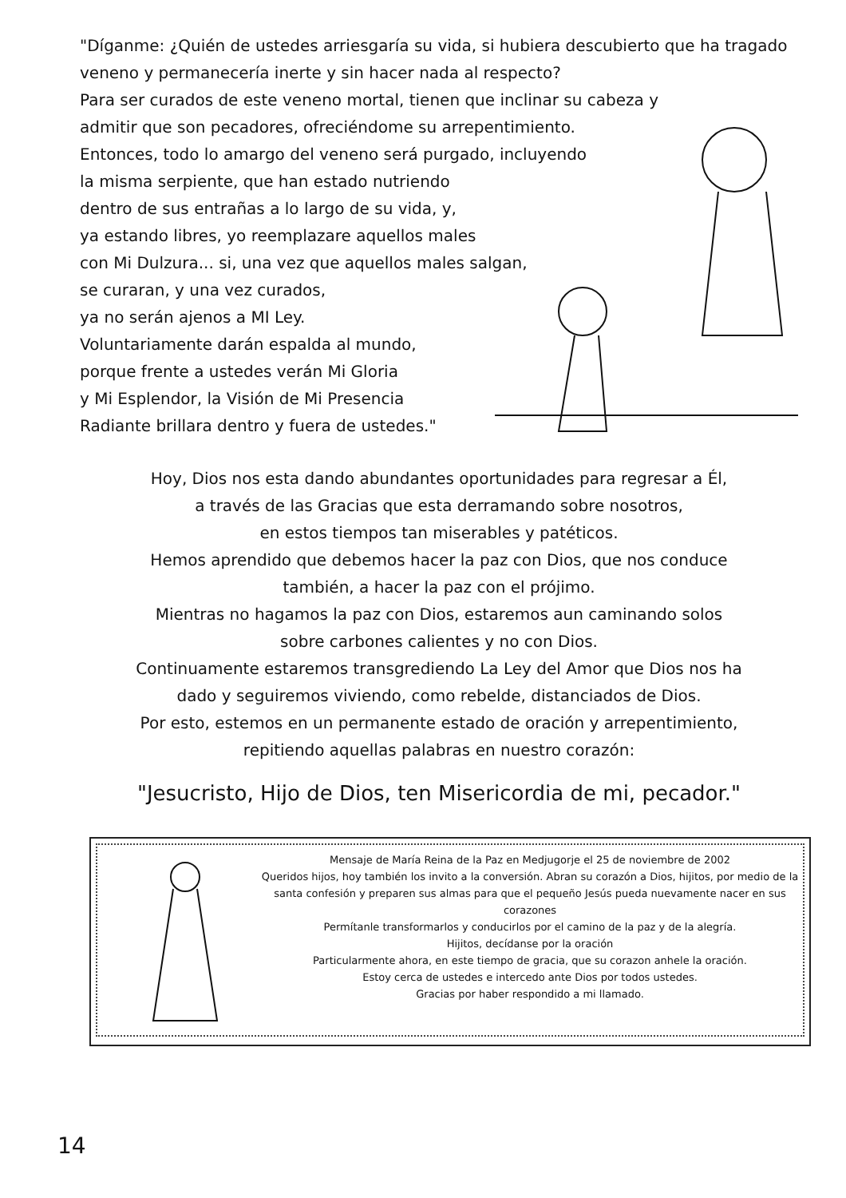"Díganme: ¿Quién de ustedes arriesgaría su vida, si hubiera descubierto que ha tragado veneno y permanecería inerte y sin hacer nada al respecto?
Para ser curados de este veneno mortal, tienen que inclinar su cabeza y
admitir que son pecadores, ofreciéndome su arrepentimiento.
Entonces, todo lo amargo del veneno será purgado, incluyendo
la misma serpiente, que han estado nutriendo
dentro de sus entrañas a lo largo de su vida, y,
ya estando libres, yo reemplazare aquellos males
con Mi Dulzura... si, una vez que aquellos males salgan,
se curaran, y una vez curados,
ya no serán ajenos a MI Ley.
Voluntariamente darán espalda al mundo,
porque frente a ustedes verán Mi Gloria
y Mi Esplendor, la Visión de Mi Presencia
Radiante brillara dentro y fuera de ustedes."
Hoy, Dios nos esta dando abundantes oportunidades para regresar a Él,
a través de las Gracias que esta derramando sobre nosotros,
en estos tiempos tan miserables y patéticos.
Hemos aprendido que debemos hacer la paz con Dios, que nos conduce
también, a hacer la paz con el prójimo.
Mientras no hagamos la paz con Dios, estaremos aun caminando solos
sobre carbones calientes y no con Dios.
Continuamente estaremos transgrediendo La Ley del Amor que Dios nos ha
dado y seguiremos viviendo, como rebelde, distanciados de Dios.
Por esto, estemos en un permanente estado de oración y arrepentimiento,
repitiendo aquellas palabras en nuestro corazón:
"Jesucristo, Hijo de Dios, ten Misericordia de mi, pecador."
Mensaje de María Reina de la Paz en Medjugorje el 25 de noviembre de 2002
Queridos hijos, hoy también los invito a la conversión. Abran su corazón a Dios, hijitos, por medio de la santa confesión y preparen sus almas para que el pequeño Jesús pueda nuevamente nacer en sus corazones
Permítanle transformarlos y conducirlos por el camino de la paz y de la alegría.
Hijitos, decídanse por la oración
Particularmente ahora, en este tiempo de gracia, que su corazon anhele la oración.
Estoy cerca de ustedes e intercedo ante Dios por todos ustedes.
Gracias por haber respondido a mi llamado.
14